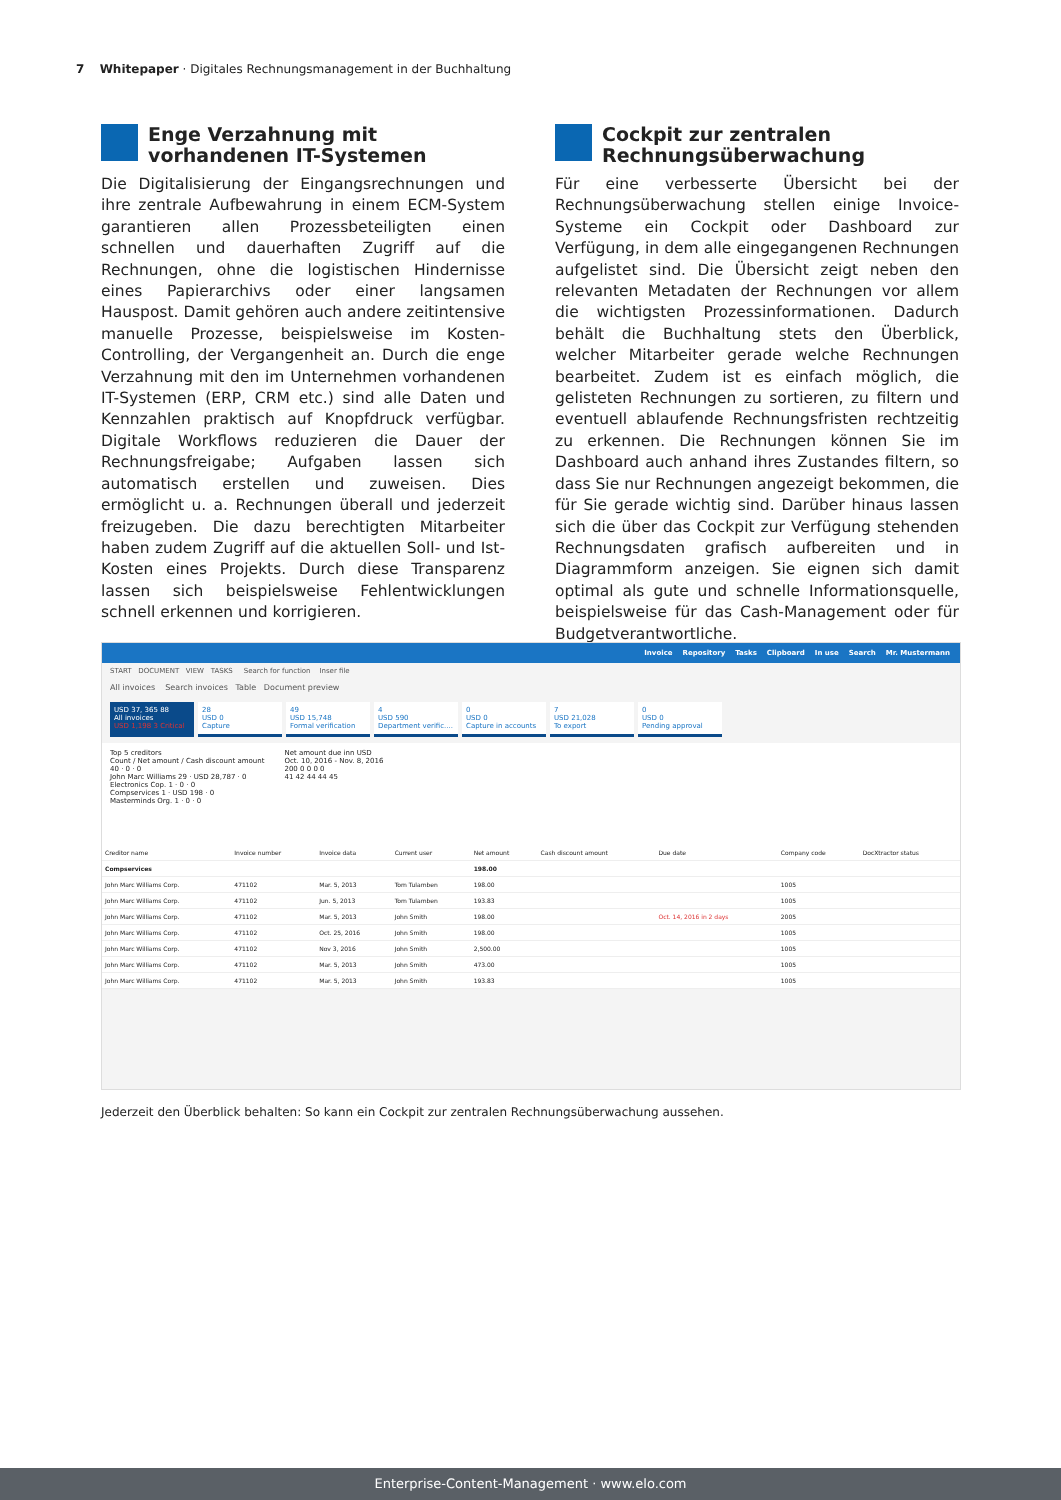7 Whitepaper · Digitales Rechnungsmanagement in der Buchhaltung
Enge Verzahnung mit vorhandenen IT-Systemen
Die Digitalisierung der Eingangsrechnungen und ihre zentrale Aufbewahrung in einem ECM-System garantieren allen Prozessbeteiligten einen schnellen und dauerhaften Zugriff auf die Rechnungen, ohne die logistischen Hindernisse eines Papierarchivs oder einer langsamen Hauspost. Damit gehören auch andere zeitintensive manuelle Prozesse, beispielsweise im Kosten-Controlling, der Vergangenheit an. Durch die enge Verzahnung mit den im Unternehmen vorhandenen IT-Systemen (ERP, CRM etc.) sind alle Daten und Kennzahlen praktisch auf Knopfdruck verfügbar. Digitale Workflows reduzieren die Dauer der Rechnungsfreigabe; Aufgaben lassen sich automatisch erstellen und zuweisen. Dies ermöglicht u. a. Rechnungen überall und jederzeit freizugeben. Die dazu berechtigten Mitarbeiter haben zudem Zugriff auf die aktuellen Soll- und Ist-Kosten eines Projekts. Durch diese Transparenz lassen sich beispielsweise Fehlentwicklungen schnell erkennen und korrigieren.
Cockpit zur zentralen Rechnungsüberwachung
Für eine verbesserte Übersicht bei der Rechnungsüberwachung stellen einige Invoice-Systeme ein Cockpit oder Dashboard zur Verfügung, in dem alle eingegangenen Rechnungen aufgelistet sind. Die Übersicht zeigt neben den relevanten Metadaten der Rechnungen vor allem die wichtigsten Prozessinformationen. Dadurch behält die Buchhaltung stets den Überblick, welcher Mitarbeiter gerade welche Rechnungen bearbeitet. Zudem ist es einfach möglich, die gelisteten Rechnungen zu sortieren, zu filtern und eventuell ablaufende Rechnungsfristen rechtzeitig zu erkennen. Die Rechnungen können Sie im Dashboard auch anhand ihres Zustandes filtern, so dass Sie nur Rechnungen angezeigt bekommen, die für Sie gerade wichtig sind. Darüber hinaus lassen sich die über das Cockpit zur Verfügung stehenden Rechnungsdaten grafisch aufbereiten und in Diagrammform anzeigen. Sie eignen sich damit optimal als gute und schnelle Informationsquelle, beispielsweise für das Cash-Management oder für Budgetverantwortliche.
Invoice Repository Tasks Clipboard In use Search Mr. Mustermann
START DOCUMENT VIEW TASKS Search for function Inser file
All invoices Search invoices Table Document preview
USD 37, 365 88
All invoices
USD 1,198 3 Critical
28
USD 0
Capture
49
USD 15,748
Formal verification
4
USD 590
Department verific....
0
USD 0
Capture in accounts
7
USD 21,028
To export
0
USD 0
Pending approval
Top 5 creditors
Count / Net amount / Cash discount amount
40 · 0 · 0
John Marc Williams 29 · USD 28,787 · 0
Electronics Cop. 1 · 0 · 0
Compservices 1 · USD 198 · 0
Masterminds Org. 1 · 0 · 0
Net amount due inn USD
Oct. 10, 2016 - Nov. 8, 2016
200 0 0 0 0
41 42 44 44 45
| Creditor name | Invoice number | Invoice data | Current user | Net amount | Cash discount amount | Due date | Company code | DocXtractor status |
| --- | --- | --- | --- | --- | --- | --- | --- | --- |
| Compservices | | | | 198.00 | | | | |
| John Marc Williams Corp. | 471102 | Mar. 5, 2013 | Tom Tulamben | 198.00 | | | 1005 | |
| John Marc Williams Corp. | 471102 | Jun. 5, 2013 | Tom Tulamben | 193.83 | | | 1005 | |
| John Marc Williams Corp. | 471102 | Mar. 5, 2013 | John Smith | 198.00 | | Oct. 14, 2016 in 2 days | 2005 | |
| John Marc Williams Corp. | 471102 | Oct. 25, 2016 | John Smith | 198.00 | | | 1005 | |
| John Marc Williams Corp. | 471102 | Nov 3, 2016 | John Smith | 2,500.00 | | | 1005 | |
| John Marc Williams Corp. | 471102 | Mar. 5, 2013 | John Smith | 473.00 | | | 1005 | |
| John Marc Williams Corp. | 471102 | Mar. 5, 2013 | John Smith | 193.83 | | | 1005 | |
Jederzeit den Überblick behalten: So kann ein Cockpit zur zentralen Rechnungsüberwachung aussehen.
Enterprise-Content-Management · www.elo.com